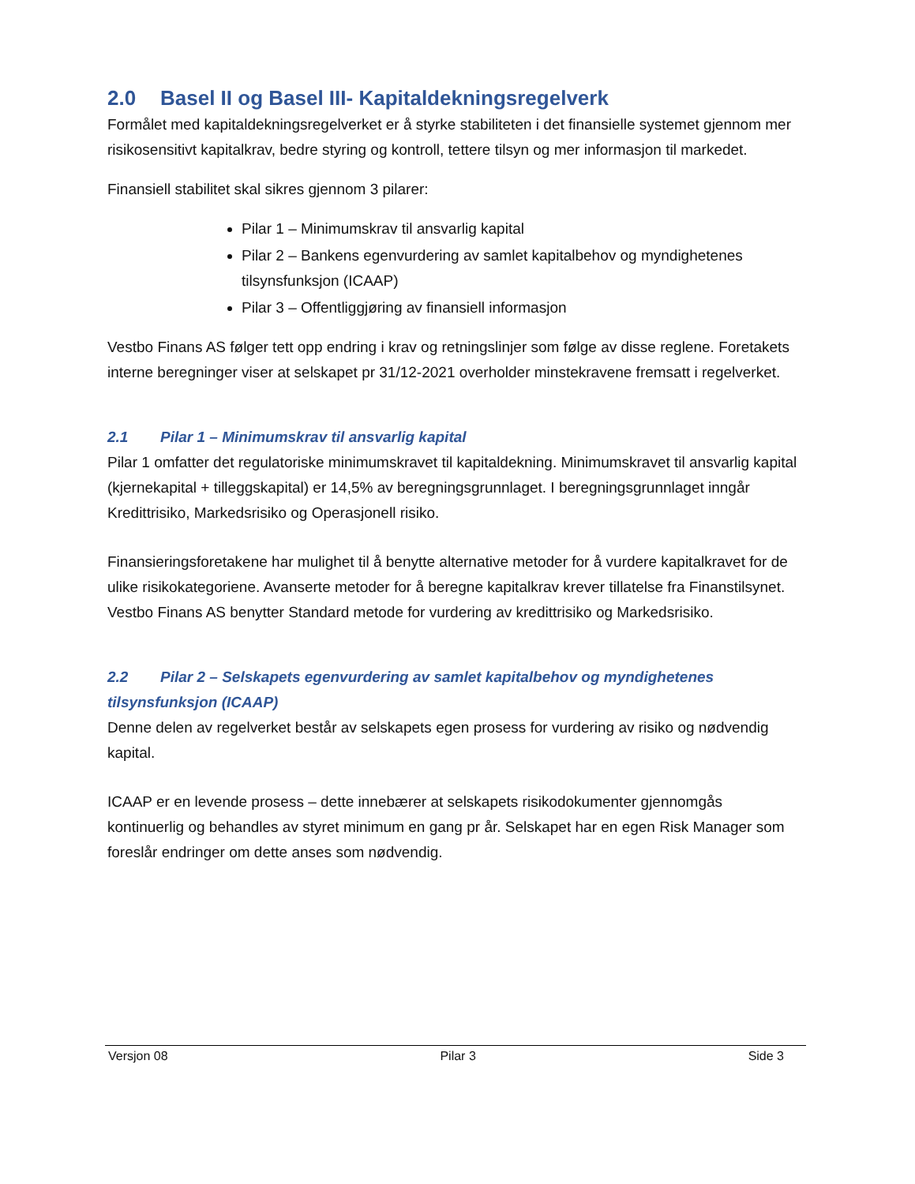2.0 Basel II og Basel III- Kapitaldekningsregelverk
Formålet med kapitaldekningsregelverket er å styrke stabiliteten i det finansielle systemet gjennom mer risikosensitivt kapitalkrav, bedre styring og kontroll, tettere tilsyn og mer informasjon til markedet.
Finansiell stabilitet skal sikres gjennom 3 pilarer:
Pilar 1 – Minimumskrav til ansvarlig kapital
Pilar 2 – Bankens egenvurdering av samlet kapitalbehov og myndighetenes tilsynsfunksjon (ICAAP)
Pilar 3 – Offentliggjøring av finansiell informasjon
Vestbo Finans AS følger tett opp endring i krav og retningslinjer som følge av disse reglene. Foretakets interne beregninger viser at selskapet pr 31/12-2021 overholder minstekravene fremsatt i regelverket.
2.1 Pilar 1 – Minimumskrav til ansvarlig kapital
Pilar 1 omfatter det regulatoriske minimumskravet til kapitaldekning. Minimumskravet til ansvarlig kapital (kjernekapital + tilleggskapital) er 14,5% av beregningsgrunnlaget. I beregningsgrunnlaget inngår Kredittrisiko, Markedsrisiko og Operasjonell risiko.
Finansieringsforetakene har mulighet til å benytte alternative metoder for å vurdere kapitalkravet for de ulike risikokategoriene. Avanserte metoder for å beregne kapitalkrav krever tillatelse fra Finanstilsynet. Vestbo Finans AS benytter Standard metode for vurdering av kredittrisiko og Markedsrisiko.
2.2 Pilar 2 – Selskapets egenvurdering av samlet kapitalbehov og myndighetenes tilsynsfunksjon (ICAAP)
Denne delen av regelverket består av selskapets egen prosess for vurdering av risiko og nødvendig kapital.
ICAAP er en levende prosess – dette innebærer at selskapets risikodokumenter gjennomgås kontinuerlig og behandles av styret minimum en gang pr år. Selskapet har en egen Risk Manager som foreslår endringer om dette anses som nødvendig.
Versjon 08 Pilar 3 Side 3